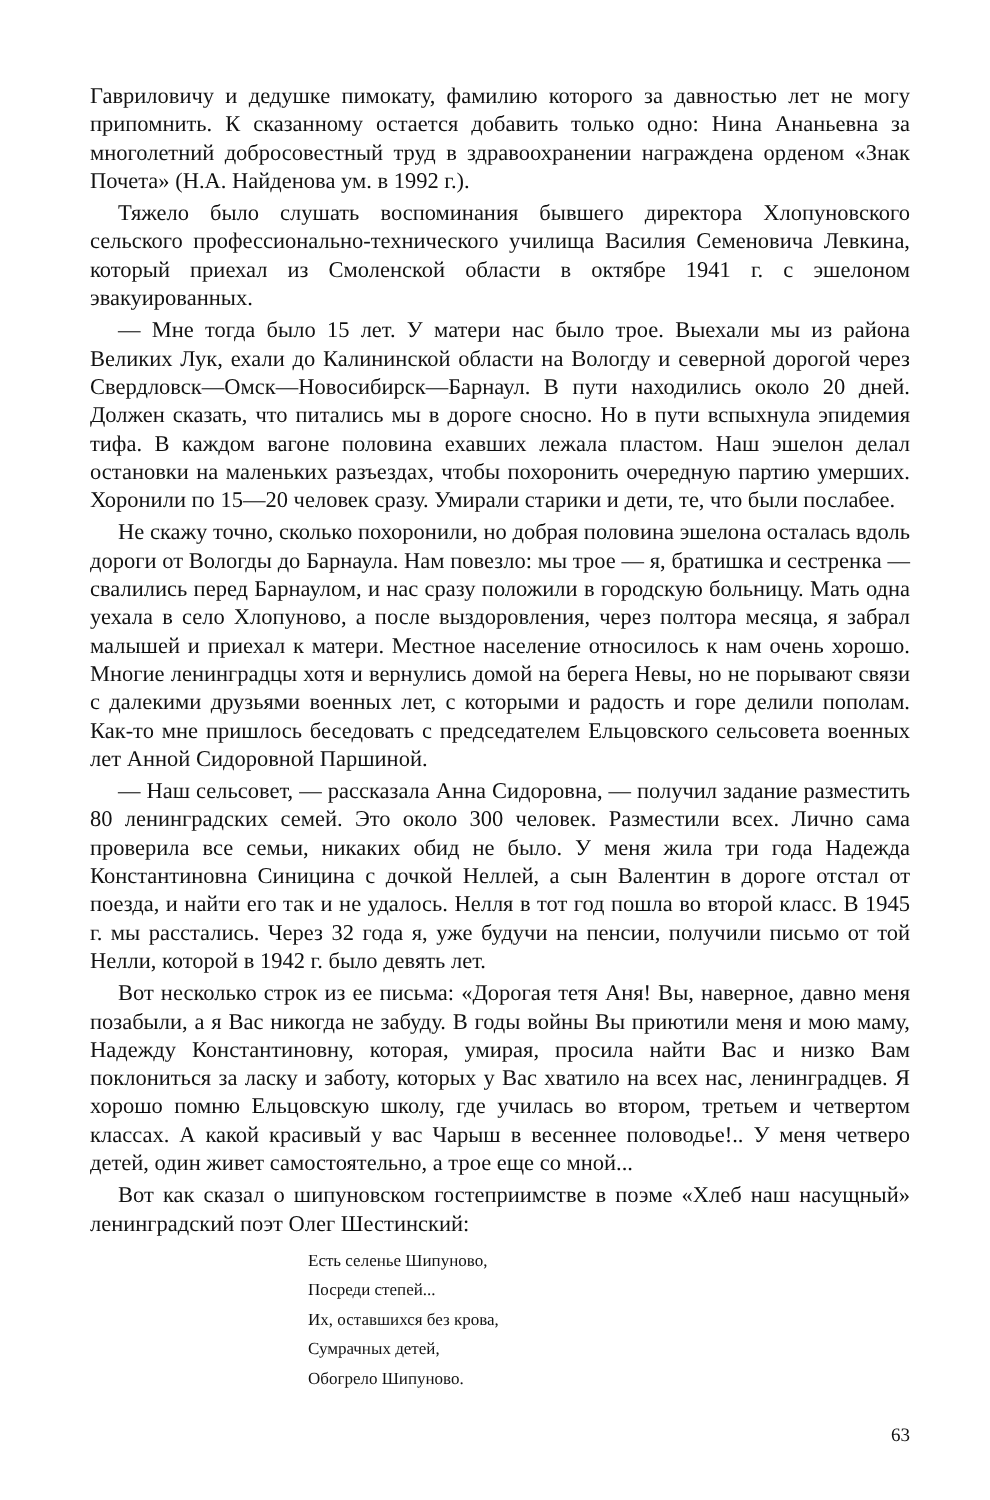Гавриловичу и дедушке пимокату, фамилию которого за давностью лет не могу припомнить. К сказанному остается добавить только одно: Нина Ананьевна за многолетний добросовестный труд в здравоохранении награждена орденом «Знак Почета» (Н.А. Найденова ум. в 1992 г.).
Тяжело было слушать воспоминания бывшего директора Хлопуновского сельского профессионально-технического училища Василия Семеновича Левкина, который приехал из Смоленской области в октябре 1941 г. с эшелоном эвакуированных.
— Мне тогда было 15 лет. У матери нас было трое. Выехали мы из района Великих Лук, ехали до Калининской области на Вологду и северной дорогой через Свердловск—Омск—Новосибирск—Барнаул. В пути находились около 20 дней. Должен сказать, что питались мы в дороге сносно. Но в пути вспыхнула эпидемия тифа. В каждом вагоне половина ехавших лежала пластом. Наш эшелон делал остановки на маленьких разъездах, чтобы похоронить очередную партию умерших. Хоронили по 15—20 человек сразу. Умирали старики и дети, те, что были послабее.
Не скажу точно, сколько похоронили, но добрая половина эшелона осталась вдоль дороги от Вологды до Барнаула. Нам повезло: мы трое — я, братишка и сестренка — свалились перед Барнаулом, и нас сразу положили в городскую больницу. Мать одна уехала в село Хлопуново, а после выздоровления, через полтора месяца, я забрал малышей и приехал к матери. Местное население относилось к нам очень хорошо. Многие ленинградцы хотя и вернулись домой на берега Невы, но не порывают связи с далекими друзьями военных лет, с которыми и радость и горе делили пополам. Как-то мне пришлось беседовать с председателем Ельцовского сельсовета военных лет Анной Сидоровной Паршиной.
— Наш сельсовет, — рассказала Анна Сидоровна, — получил задание разместить 80 ленинградских семей. Это около 300 человек. Разместили всех. Лично сама проверила все семьи, никаких обид не было. У меня жила три года Надежда Константиновна Синицина с дочкой Неллей, а сын Валентин в дороге отстал от поезда, и найти его так и не удалось. Нелля в тот год пошла во второй класс. В 1945 г. мы расстались. Через 32 года я, уже будучи на пенсии, получили письмо от той Нелли, которой в 1942 г. было девять лет.
Вот несколько строк из ее письма: «Дорогая тетя Аня! Вы, наверное, давно меня позабыли, а я Вас никогда не забуду. В годы войны Вы приютили меня и мою маму, Надежду Константиновну, которая, умирая, просила найти Вас и низко Вам поклониться за ласку и заботу, которых у Вас хватило на всех нас, ленинградцев. Я хорошо помню Ельцовскую школу, где училась во втором, третьем и четвертом классах. А какой красивый у вас Чарыш в весеннее половодье!.. У меня четверо детей, один живет самостоятельно, а трое еще со мной...
Вот как сказал о шипуновском гостеприимстве в поэме «Хлеб наш насущный» ленинградский поэт Олег Шестинский:
Есть селенье Шипуново,
Посреди степей...
Их, оставшихся без крова,
Сумрачных детей,
Обогрело Шипуново.
63